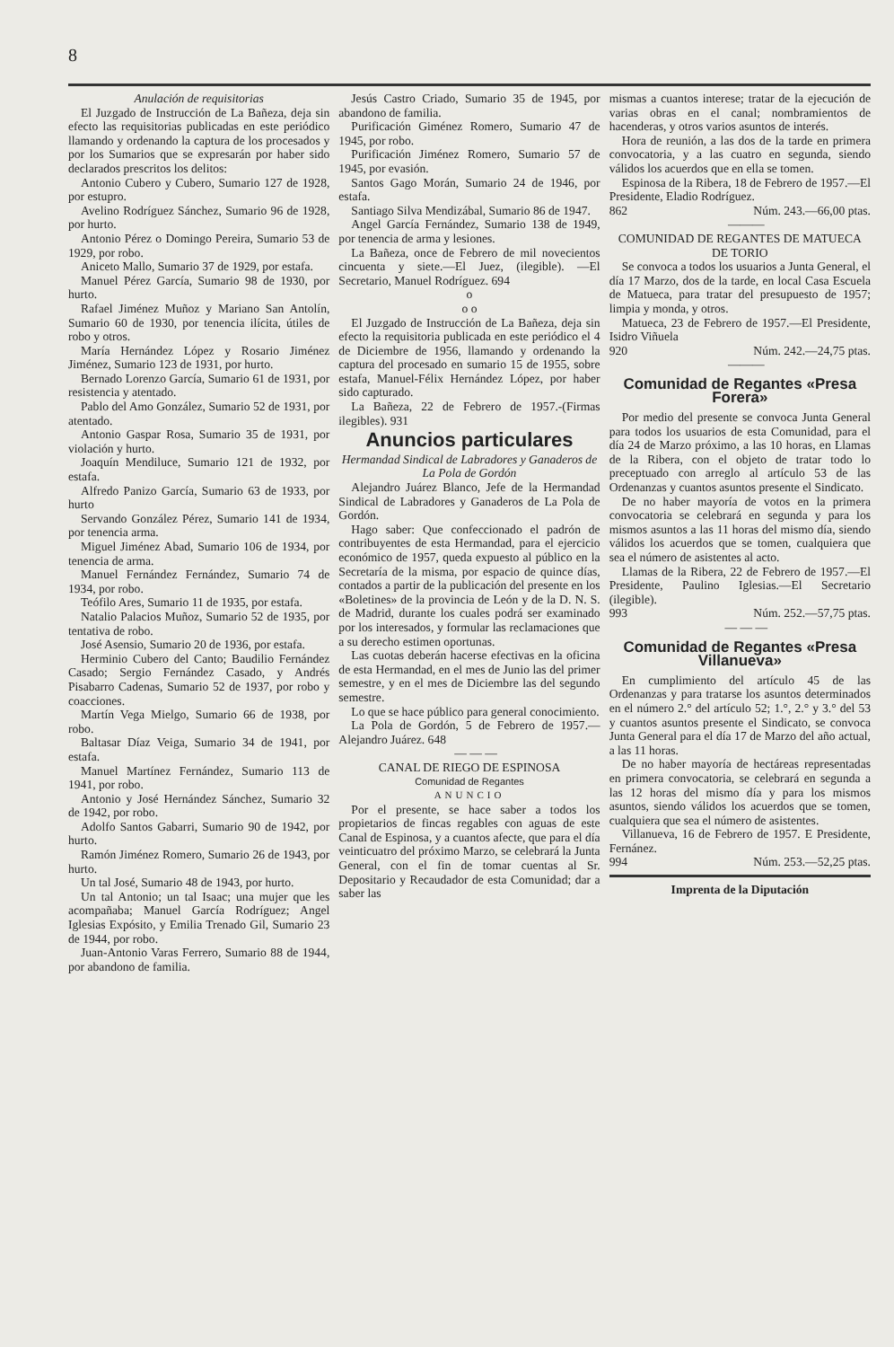8
Anulación de requisitorias
El Juzgado de Instrucción de La Bañeza, deja sin efecto las requisitorias publicadas en este periódico llamando y ordenando la captura de los procesados y por los Sumarios que se expresarán por haber sido declarados prescritos los delitos:
Antonio Cubero y Cubero, Sumario 127 de 1928, por estupro.
Avelino Rodríguez Sánchez, Sumario 96 de 1928, por hurto.
Antonio Pérez o Domingo Pereira, Sumario 53 de 1929, por robo.
Aniceto Mallo, Sumario 37 de 1929, por estafa.
Manuel Pérez García, Sumario 98 de 1930, por hurto.
Rafael Jiménez Muñoz y Mariano San Antolín, Sumario 60 de 1930, por tenencia ilícita, útiles de robo y otros.
María Hernández López y Rosario Jiménez Jiménez, Sumario 123 de 1931, por hurto.
Bernado Lorenzo García, Sumario 61 de 1931, por resistencia y atentado.
Pablo del Amo González, Sumario 52 de 1931, por atentado.
Antonio Gaspar Rosa, Sumario 35 de 1931, por violación y hurto.
Joaquín Mendiluce, Sumario 121 de 1932, por estafa.
Alfredo Panizo García, Sumario 63 de 1933, por hurto
Servando González Pérez, Sumario 141 de 1934, por tenencia arma.
Miguel Jiménez Abad, Sumario 106 de 1934, por tenencia de arma.
Manuel Fernández Fernández, Sumario 74 de 1934, por robo.
Teófilo Ares, Sumario 11 de 1935, por estafa.
Natalio Palacios Muñoz, Sumario 52 de 1935, por tentativa de robo.
José Asensio, Sumario 20 de 1936, por estafa.
Herminio Cubero del Canto; Baudilio Fernández Casado; Sergio Fernández Casado, y Andrés Pisabarro Cadenas, Sumario 52 de 1937, por robo y coacciones.
Martín Vega Mielgo, Sumario 66 de 1938, por robo.
Baltasar Díaz Veiga, Sumario 34 de 1941, por estafa.
Manuel Martínez Fernández, Sumario 113 de 1941, por robo.
Antonio y José Hernández Sánchez, Sumario 32 de 1942, por robo.
Adolfo Santos Gabarri, Sumario 90 de 1942, por hurto.
Ramón Jiménez Romero, Sumario 26 de 1943, por hurto.
Un tal José, Sumario 48 de 1943, por hurto.
Un tal Antonio; un tal Isaac; una mujer que les acompañaba; Manuel García Rodríguez; Angel Iglesias Expósito, y Emilia Trenado Gil, Sumario 23 de 1944, por robo.
Juan-Antonio Varas Ferrero, Sumario 88 de 1944, por abandono de familia.
Jesús Castro Criado, Sumario 35 de 1945, por abandono de familia.
Purificación Giménez Romero, Sumario 47 de 1945, por robo.
Purificación Jiménez Romero, Sumario 57 de 1945, por evasión.
Santos Gago Morán, Sumario 24 de 1946, por estafa.
Santiago Silva Mendizábal, Sumario 86 de 1947.
Angel García Fernández, Sumario 138 de 1949, por tenencia de arma y lesiones.
La Bañeza, once de Febrero de mil novecientos cincuenta y siete.—El Juez, (ilegible). —El Secretario, Manuel Rodríguez. 694
o
o o
El Juzgado de Instrucción de La Bañeza, deja sin efecto la requisitoria publicada en este periódico el 4 de Diciembre de 1956, llamando y ordenando la captura del procesado en sumario 15 de 1955, sobre estafa, Manuel-Félix Hernández López, por haber sido capturado.
La Bañeza, 22 de Febrero de 1957.-(Firmas ilegibles). 931
Anuncios particulares
Hermandad Sindical de Labradores y Ganaderos de La Pola de Gordón
Alejandro Juárez Blanco, Jefe de la Hermandad Sindical de Labradores y Ganaderos de La Pola de Gordón.
Hago saber: Que confeccionado el padrón de contribuyentes de esta Hermandad, para el ejercicio económico de 1957, queda expuesto al público en la Secretaría de la misma, por espacio de quince días, contados a partir de la publicación del presente en los «Boletines» de la provincia de León y de la D. N. S. de Madrid, durante los cuales podrá ser examinado por los interesados, y formular las reclamaciones que a su derecho estimen oportunas.
Las cuotas deberán hacerse efectivas en la oficina de esta Hermandad, en el mes de Junio las del primer semestre, y en el mes de Diciembre las del segundo semestre.
Lo que se hace público para general conocimiento.
La Pola de Gordón, 5 de Febrero de 1957.—Alejandro Juárez. 648
— — —
CANAL DE RIEGO DE ESPINOSA
Comunidad de Regantes
ANUNCIO
Por el presente, se hace saber a todos los propietarios de fincas regables con aguas de este Canal de Espinosa, y a cuantos afecte, que para el día veinticuatro del próximo Marzo, se celebrará la Junta General, con el fin de tomar cuentas al Sr. Depositario y Recaudador de esta Comunidad; dar a saber las
mismas a cuantos interese; tratar de la ejecución de varias obras en el canal; nombramientos de hacenderas, y otros varios asuntos de interés.
Hora de reunión, a las dos de la tarde en primera convocatoria, y a las cuatro en segunda, siendo válidos los acuerdos que en ella se tomen.
Espinosa de la Ribera, 18 de Febrero de 1957.—El Presidente, Eladio Rodríguez.
862 Núm. 243.—66,00 ptas.
———
COMUNIDAD DE REGANTES DE MATUECA DE TORIO
Se convoca a todos los usuarios a Junta General, el día 17 Marzo, dos de la tarde, en local Casa Escuela de Matueca, para tratar del presupuesto de 1957; limpia y monda, y otros.
Matueca, 23 de Febrero de 1957.—El Presidente, Isidro Viñuela
920 Núm. 242.—24,75 ptas.
———
Comunidad de Regantes «Presa Forera»
Por medio del presente se convoca Junta General para todos los usuarios de esta Comunidad, para el día 24 de Marzo próximo, a las 10 horas, en Llamas de la Ribera, con el objeto de tratar todo lo preceptuado con arreglo al artículo 53 de las Ordenanzas y cuantos asuntos presente el Sindicato.
De no haber mayoría de votos en la primera convocatoria se celebrará en segunda y para los mismos asuntos a las 11 horas del mismo día, siendo válidos los acuerdos que se tomen, cualquiera que sea el número de asistentes al acto.
Llamas de la Ribera, 22 de Febrero de 1957.—El Presidente, Paulino Iglesias.—El Secretario (ilegible).
993 Núm. 252.—57,75 ptas.
— — —
Comunidad de Regantes «Presa Villanueva»
En cumplimiento del artículo 45 de las Ordenanzas y para tratarse los asuntos determinados en el número 2.° del artículo 52; 1.°, 2.° y 3.° del 53 y cuantos asuntos presente el Sindicato, se convoca Junta General para el día 17 de Marzo del año actual, a las 11 horas.
De no haber mayoría de hectáreas representadas en primera convocatoria, se celebrará en segunda a las 12 horas del mismo día y para los mismos asuntos, siendo válidos los acuerdos que se tomen, cualquiera que sea el número de asistentes.
Villanueva, 16 de Febrero de 1957. E Presidente, Fernánez.
994 Núm. 253.—52,25 ptas.
Imprenta de la Diputación